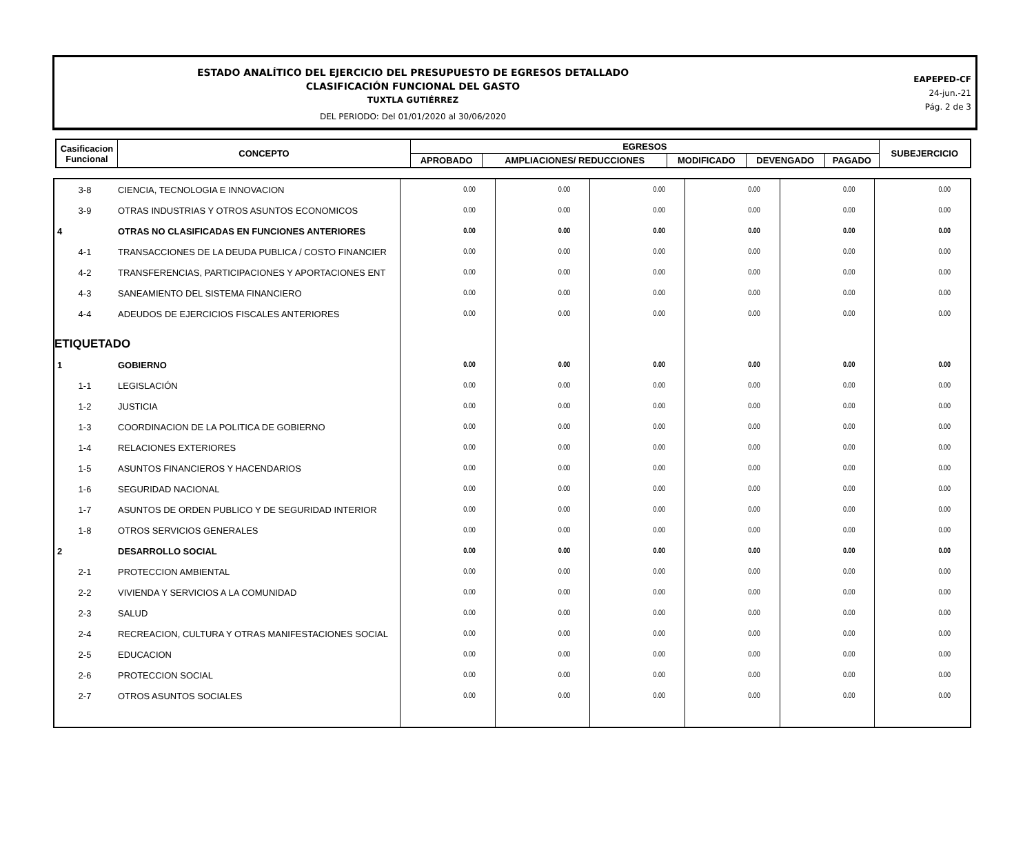ESTADO ANALÍTICO DEL EJERCICIO DEL PRESUPUESTO DE EGRESOS DETALLADO
CLASIFICACIÓN FUNCIONAL DEL GASTO
TUXTLA GUTIÉRREZ
DEL PERIODO: Del 01/01/2020 al 30/06/2020
EAPEPED-CF
24-jun.-21
Pág. 2 de 3
| Casificacion Funcional | CONCEPTO | EGRESOS | | | | | SUBEJERCICIO |
| --- | --- | --- | --- | --- | --- | --- | --- |
| | | APROBADO | AMPLIACIONES/ REDUCCIONES | MODIFICADO | DEVENGADO | PAGADO | |
| 3-8 | CIENCIA, TECNOLOGIA E INNOVACION | 0.00 | 0.00 | 0.00 | 0.00 | 0.00 | 0.00 |
| 3-9 | OTRAS INDUSTRIAS Y OTROS ASUNTOS ECONOMICOS | 0.00 | 0.00 | 0.00 | 0.00 | 0.00 | 0.00 |
| 4 | OTRAS NO CLASIFICADAS EN FUNCIONES ANTERIORES | 0.00 | 0.00 | 0.00 | 0.00 | 0.00 | 0.00 |
| 4-1 | TRANSACCIONES DE LA DEUDA PUBLICA / COSTO FINANCIER | 0.00 | 0.00 | 0.00 | 0.00 | 0.00 | 0.00 |
| 4-2 | TRANSFERENCIAS, PARTICIPACIONES Y APORTACIONES ENT | 0.00 | 0.00 | 0.00 | 0.00 | 0.00 | 0.00 |
| 4-3 | SANEAMIENTO DEL SISTEMA FINANCIERO | 0.00 | 0.00 | 0.00 | 0.00 | 0.00 | 0.00 |
| 4-4 | ADEUDOS DE EJERCICIOS FISCALES ANTERIORES | 0.00 | 0.00 | 0.00 | 0.00 | 0.00 | 0.00 |
| ETIQUETADO | | | | | | | |
| 1 | GOBIERNO | 0.00 | 0.00 | 0.00 | 0.00 | 0.00 | 0.00 |
| 1-1 | LEGISLACIÓN | 0.00 | 0.00 | 0.00 | 0.00 | 0.00 | 0.00 |
| 1-2 | JUSTICIA | 0.00 | 0.00 | 0.00 | 0.00 | 0.00 | 0.00 |
| 1-3 | COORDINACION DE LA POLITICA DE GOBIERNO | 0.00 | 0.00 | 0.00 | 0.00 | 0.00 | 0.00 |
| 1-4 | RELACIONES EXTERIORES | 0.00 | 0.00 | 0.00 | 0.00 | 0.00 | 0.00 |
| 1-5 | ASUNTOS FINANCIEROS Y HACENDARIOS | 0.00 | 0.00 | 0.00 | 0.00 | 0.00 | 0.00 |
| 1-6 | SEGURIDAD NACIONAL | 0.00 | 0.00 | 0.00 | 0.00 | 0.00 | 0.00 |
| 1-7 | ASUNTOS DE ORDEN PUBLICO Y DE SEGURIDAD INTERIOR | 0.00 | 0.00 | 0.00 | 0.00 | 0.00 | 0.00 |
| 1-8 | OTROS SERVICIOS GENERALES | 0.00 | 0.00 | 0.00 | 0.00 | 0.00 | 0.00 |
| 2 | DESARROLLO SOCIAL | 0.00 | 0.00 | 0.00 | 0.00 | 0.00 | 0.00 |
| 2-1 | PROTECCION AMBIENTAL | 0.00 | 0.00 | 0.00 | 0.00 | 0.00 | 0.00 |
| 2-2 | VIVIENDA Y SERVICIOS A LA COMUNIDAD | 0.00 | 0.00 | 0.00 | 0.00 | 0.00 | 0.00 |
| 2-3 | SALUD | 0.00 | 0.00 | 0.00 | 0.00 | 0.00 | 0.00 |
| 2-4 | RECREACION, CULTURA Y OTRAS MANIFESTACIONES SOCIAL | 0.00 | 0.00 | 0.00 | 0.00 | 0.00 | 0.00 |
| 2-5 | EDUCACION | 0.00 | 0.00 | 0.00 | 0.00 | 0.00 | 0.00 |
| 2-6 | PROTECCION SOCIAL | 0.00 | 0.00 | 0.00 | 0.00 | 0.00 | 0.00 |
| 2-7 | OTROS ASUNTOS SOCIALES | 0.00 | 0.00 | 0.00 | 0.00 | 0.00 | 0.00 |